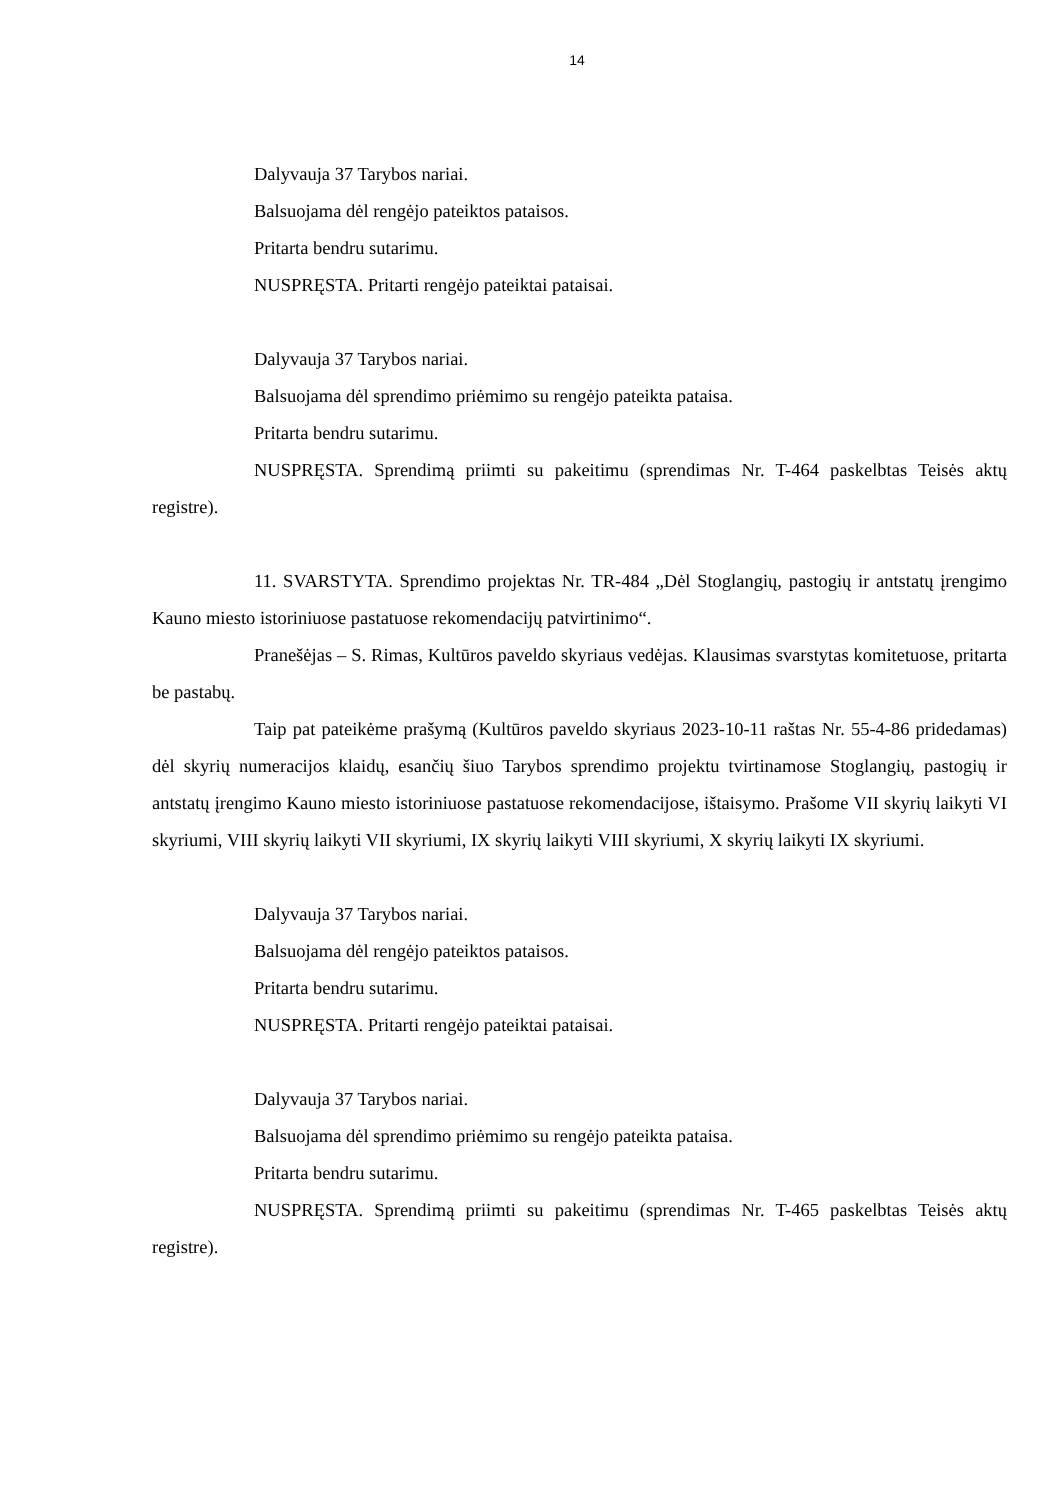14
Dalyvauja 37 Tarybos nariai.
Balsuojama dėl rengėjo pateiktos pataisos.
Pritarta bendru sutarimu.
NUSPRĘSTA. Pritarti rengėjo pateiktai pataisai.
Dalyvauja 37 Tarybos nariai.
Balsuojama dėl sprendimo priėmimo su rengėjo pateikta pataisa.
Pritarta bendru sutarimu.
NUSPRĘSTA. Sprendimą priimti su pakeitimu (sprendimas Nr. T-464 paskelbtas Teisės aktų registre).
11. SVARSTYTA. Sprendimo projektas Nr. TR-484 „Dėl Stoglangių, pastogių ir antstatų įrengimo Kauno miesto istoriniuose pastatuose rekomendacijų patvirtinimo“.
Pranešėjas – S. Rimas, Kultūros paveldo skyriaus vedėjas. Klausimas svarstytas komitetuose, pritarta be pastabų.
Taip pat pateikėme prašymą (Kultūros paveldo skyriaus 2023-10-11 raštas Nr. 55-4-86 pridedamas) dėl skyrių numeracijos klaidų, esančių šiuo Tarybos sprendimo projektu tvirtinamose Stoglangių, pastogių ir antstatų įrengimo Kauno miesto istoriniuose pastatuose rekomendacijose, ištaisymo. Prašome VII skyrių laikyti VI skyriumi, VIII skyrių laikyti VII skyriumi, IX skyrių laikyti VIII skyriumi, X skyrių laikyti IX skyriumi.
Dalyvauja 37 Tarybos nariai.
Balsuojama dėl rengėjo pateiktos pataisos.
Pritarta bendru sutarimu.
NUSPRĘSTA. Pritarti rengėjo pateiktai pataisai.
Dalyvauja 37 Tarybos nariai.
Balsuojama dėl sprendimo priėmimo su rengėjo pateikta pataisa.
Pritarta bendru sutarimu.
NUSPRĘSTA. Sprendimą priimti su pakeitimu (sprendimas Nr. T-465 paskelbtas Teisės aktų registre).